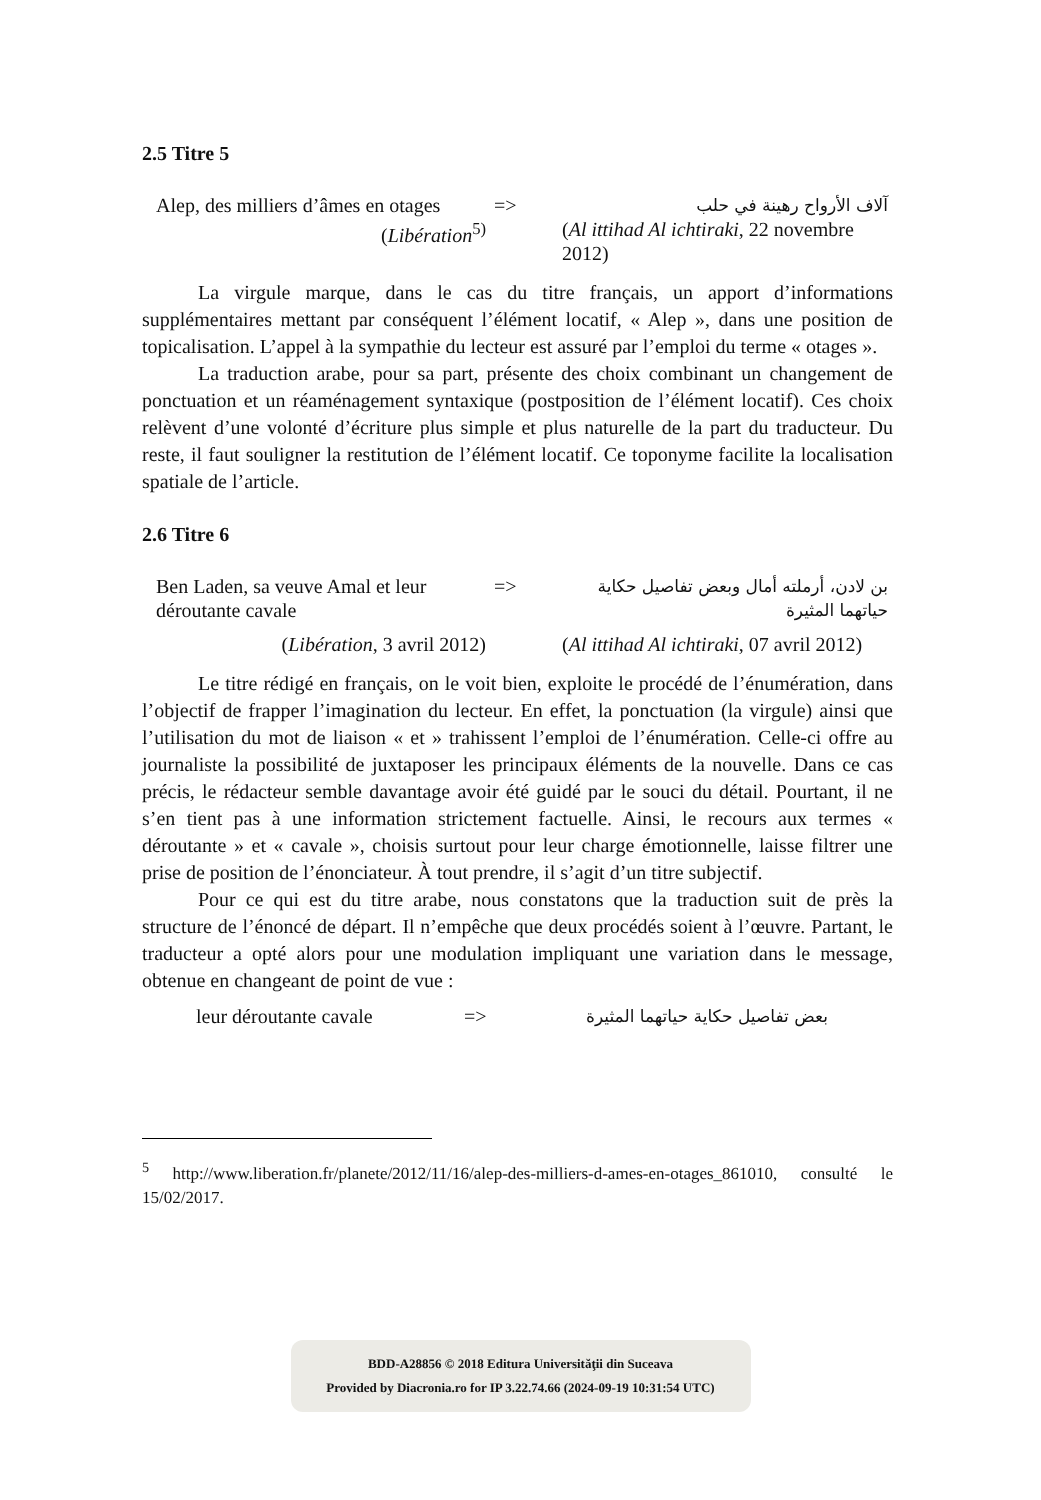2.5 Titre 5
| Alep, des milliers d’âmes en otages | => | آلاف الأرواح رهينة في حلب |
| ( Libération<sup>5)</sup> | | ( Al ittihad Al ichtiraki , 22 novembre 2012) |
La virgule marque, dans le cas du titre français, un apport d’informations supplémentaires mettant par conséquent l’élément locatif, « Alep », dans une position de topicalisation. L’appel à la sympathie du lecteur est assuré par l’emploi du terme « otages ».
La traduction arabe, pour sa part, présente des choix combinant un changement de ponctuation et un réaménagement syntaxique (postposition de l’élément locatif). Ces choix relèvent d’une volonté d’écriture plus simple et plus naturelle de la part du traducteur. Du reste, il faut souligner la restitution de l’élément locatif. Ce toponyme facilite la localisation spatiale de l’article.
2.6 Titre 6
| Ben Laden, sa veuve Amal et leur déroutante cavale | => | بن لادن، أرملته أمال وبعض تفاصيل حكاية حياتهما المثيرة |
| ( Libération , 3 avril 2012) | | ( Al ittihad Al ichtiraki , 07 avril 2012) |
Le titre rédigé en français, on le voit bien, exploite le procédé de l’énumération, dans l’objectif de frapper l’imagination du lecteur. En effet, la ponctuation (la virgule) ainsi que l’utilisation du mot de liaison « et » trahissent l’emploi de l’énumération. Celle-ci offre au journaliste la possibilité de juxtaposer les principaux éléments de la nouvelle. Dans ce cas précis, le rédacteur semble davantage avoir été guidé par le souci du détail. Pourtant, il ne s’en tient pas à une information strictement factuelle. Ainsi, le recours aux termes « déroutante » et « cavale », choisis surtout pour leur charge émotionnelle, laisse filtrer une prise de position de l’énonciateur. À tout prendre, il s’agit d’un titre subjectif.
Pour ce qui est du titre arabe, nous constatons que la traduction suit de près la structure de l’énoncé de départ. Il n’empêche que deux procédés soient à l’œuvre. Partant, le traducteur a opté alors pour une modulation impliquant une variation dans le message, obtenue en changeant de point de vue :
| leur déroutante cavale | => | بعض تفاصيل حكاية حياتهما المثيرة |
<sup>5</sup> http://www.liberation.fr/planete/2012/11/16/alep-des-milliers-d-ames-en-otages_861010, consulté le 15/02/2017.
BDD-A28856 © 2018 Editura Universităţii din Suceava
Provided by Diacronia.ro for IP 3.22.74.66 (2024-09-19 10:31:54 UTC)